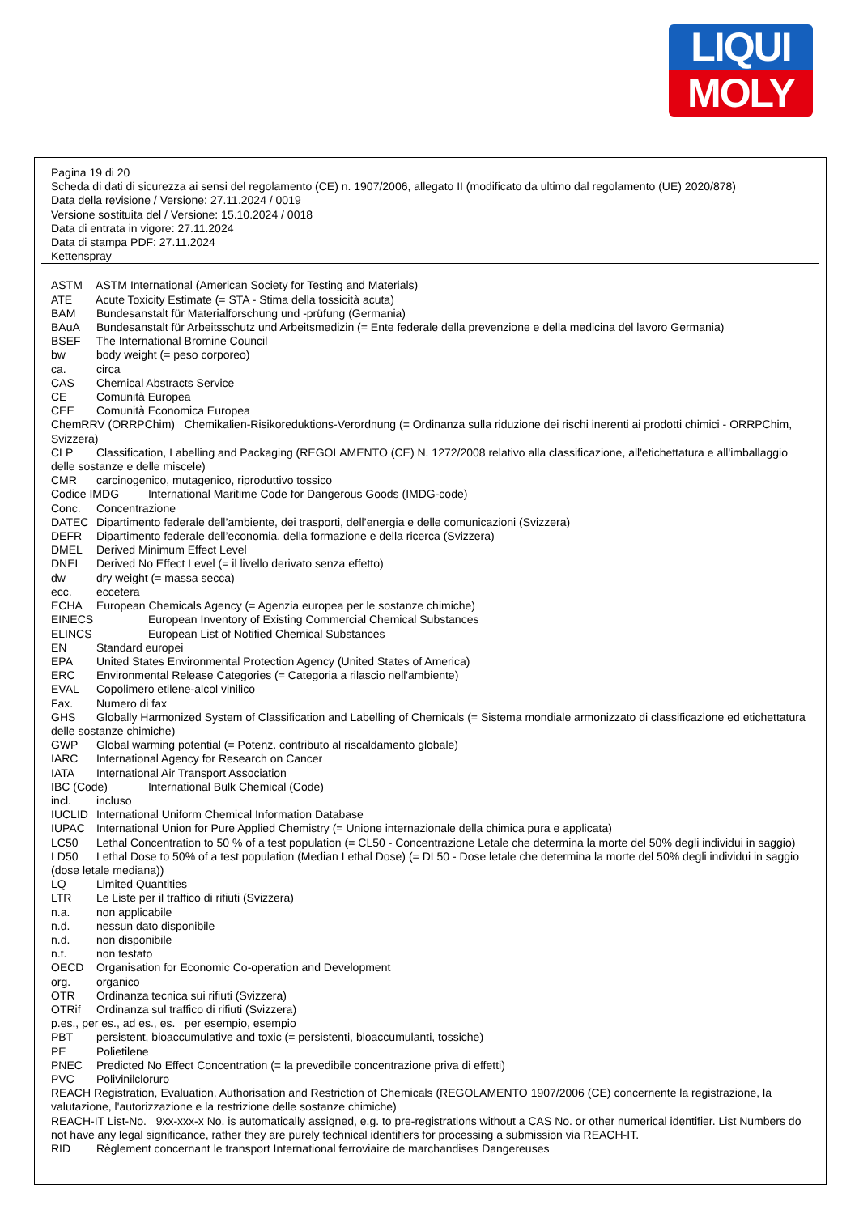LIQUI
MOLY
Pagina 19 di 20
Scheda di dati di sicurezza ai sensi del regolamento (CE) n. 1907/2006, allegato II (modificato da ultimo dal regolamento (UE) 2020/878)
Data della revisione / Versione: 27.11.2024 / 0019
Versione sostituita del / Versione: 15.10.2024 / 0018
Data di entrata in vigore: 27.11.2024
Data di stampa PDF: 27.11.2024
Kettenspray
ASTM ASTM International (American Society for Testing and Materials)
ATE Acute Toxicity Estimate (= STA - Stima della tossicità acuta)
BAM Bundesanstalt für Materialforschung und -prüfung (Germania)
BAuA Bundesanstalt für Arbeitsschutz und Arbeitsmedizin (= Ente federale della prevenzione e della medicina del lavoro Germania)
BSEF The International Bromine Council
bw body weight (= peso corporeo)
ca. circa
CAS Chemical Abstracts Service
CE Comunità Europea
CEE Comunità Economica Europea
ChemRRV (ORRPChim) Chemikalien-Risikoreduktions-Verordnung (= Ordinanza sulla riduzione dei rischi inerenti ai prodotti chimici - ORRPChim, Svizzera)
CLP Classification, Labelling and Packaging (REGOLAMENTO (CE) N. 1272/2008 relativo alla classificazione, all'etichettatura e all'imballaggio delle sostanze e delle miscele)
CMR carcinogenico, mutagenico, riproduttivo tossico
Codice IMDG International Maritime Code for Dangerous Goods (IMDG-code)
Conc. Concentrazione
DATEC Dipartimento federale dell’ambiente, dei trasporti, dell’energia e delle comunicazioni (Svizzera)
DEFR Dipartimento federale dell’economia, della formazione e della ricerca (Svizzera)
DMEL Derived Minimum Effect Level
DNEL Derived No Effect Level (= il livello derivato senza effetto)
dw dry weight (= massa secca)
ecc. eccetera
ECHA European Chemicals Agency (= Agenzia europea per le sostanze chimiche)
EINECS European Inventory of Existing Commercial Chemical Substances
ELINCS European List of Notified Chemical Substances
EN Standard europei
EPA United States Environmental Protection Agency (United States of America)
ERC Environmental Release Categories (= Categoria a rilascio nell'ambiente)
EVAL Copolimero etilene-alcol vinilico
Fax. Numero di fax
GHS Globally Harmonized System of Classification and Labelling of Chemicals (= Sistema mondiale armonizzato di classificazione ed etichettatura delle sostanze chimiche)
GWP Global warming potential (= Potenz. contributo al riscaldamento globale)
IARC International Agency for Research on Cancer
IATA International Air Transport Association
IBC (Code) International Bulk Chemical (Code)
incl. incluso
IUCLID International Uniform Chemical Information Database
IUPAC International Union for Pure Applied Chemistry (= Unione internazionale della chimica pura e applicata)
LC50 Lethal Concentration to 50 % of a test population (= CL50 - Concentrazione Letale che determina la morte del 50% degli individui in saggio)
LD50 Lethal Dose to 50% of a test population (Median Lethal Dose) (= DL50 - Dose letale che determina la morte del 50% degli individui in saggio (dose letale mediana))
LQ Limited Quantities
LTR Le Liste per il traffico di rifiuti (Svizzera)
n.a. non applicabile
n.d. nessun dato disponibile
n.d. non disponibile
n.t. non testato
OECD Organisation for Economic Co-operation and Development
org. organico
OTR Ordinanza tecnica sui rifiuti (Svizzera)
OTRif Ordinanza sul traffico di rifiuti (Svizzera)
p.es., per es., ad es., es. per esempio, esempio
PBT persistent, bioaccumulative and toxic (= persistenti, bioaccumulanti, tossiche)
PE Polietilene
PNEC Predicted No Effect Concentration (= la prevedibile concentrazione priva di effetti)
PVC Polivinilcloruro
REACH Registration, Evaluation, Authorisation and Restriction of Chemicals (REGOLAMENTO 1907/2006 (CE) concernente la registrazione, la valutazione, l'autorizzazione e la restrizione delle sostanze chimiche)
REACH-IT List-No. 9xx-xxx-x No. is automatically assigned, e.g. to pre-registrations without a CAS No. or other numerical identifier. List Numbers do not have any legal significance, rather they are purely technical identifiers for processing a submission via REACH-IT.
RID Règlement concernant le transport International ferroviaire de marchandises Dangereuses